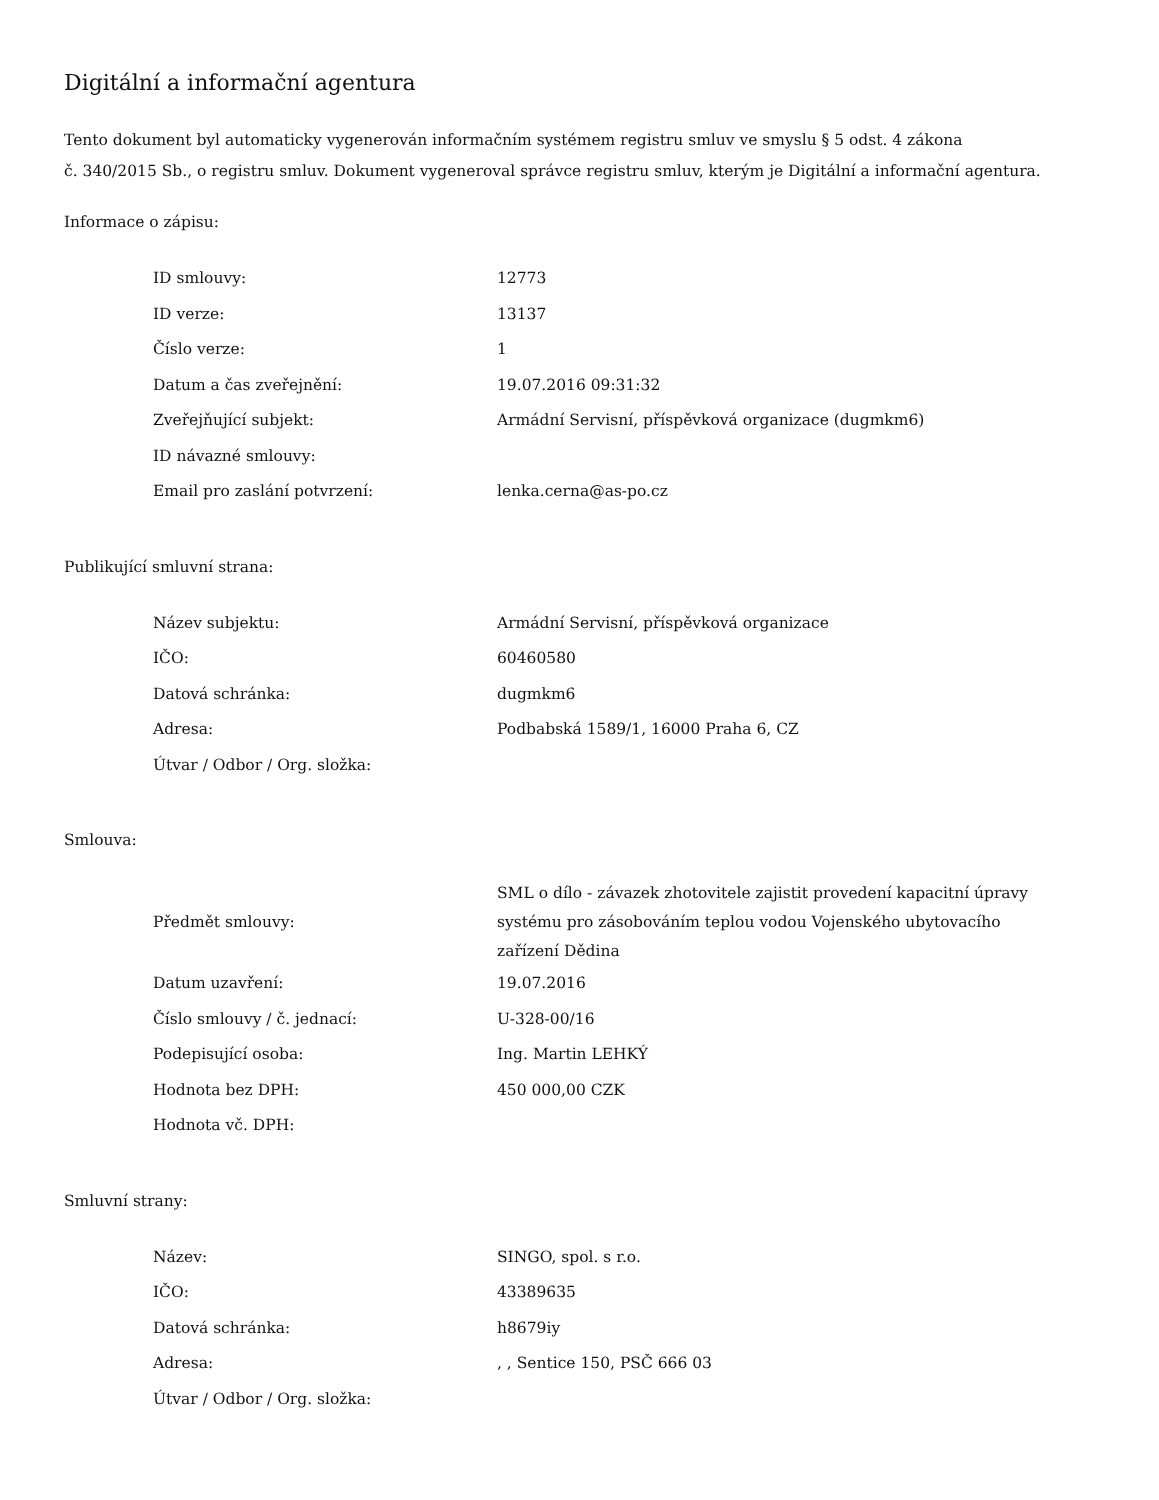Digitální a informační agentura
Tento dokument byl automaticky vygenerován informačním systémem registru smluv ve smyslu § 5 odst. 4 zákona
č. 340/2015 Sb., o registru smluv. Dokument vygeneroval správce registru smluv, kterým je Digitální a informační agentura.
Informace o zápisu:
| ID smlouvy: | 12773 |
| ID verze: | 13137 |
| Číslo verze: | 1 |
| Datum a čas zveřejnění: | 19.07.2016 09:31:32 |
| Zveřejňující subjekt: | Armádní Servisní, příspěvková organizace (dugmkm6) |
| ID návazné smlouvy: | |
| Email pro zaslání potvrzení: | lenka.cerna@as-po.cz |
Publikující smluvní strana:
| Název subjektu: | Armádní Servisní, příspěvková organizace |
| IČO: | 60460580 |
| Datová schránka: | dugmkm6 |
| Adresa: | Podbabská 1589/1, 16000 Praha 6, CZ |
| Útvar / Odbor / Org. složka: | |
Smlouva:
| Předmět smlouvy: | SML o dílo - závazek zhotovitele zajistit provedení kapacitní úpravy systému pro zásobováním teplou vodou Vojenského ubytovacího zařízení Dědina |
| Datum uzavření: | 19.07.2016 |
| Číslo smlouvy / č. jednací: | U-328-00/16 |
| Podepisující osoba: | Ing. Martin LEHKÝ |
| Hodnota bez DPH: | 450 000,00 CZK |
| Hodnota vč. DPH: | |
Smluvní strany:
| Název: | SINGO, spol. s r.o. |
| IČO: | 43389635 |
| Datová schránka: | h8679iy |
| Adresa: | , , Sentice 150, PSČ 666 03 |
| Útvar / Odbor / Org. složka: | |